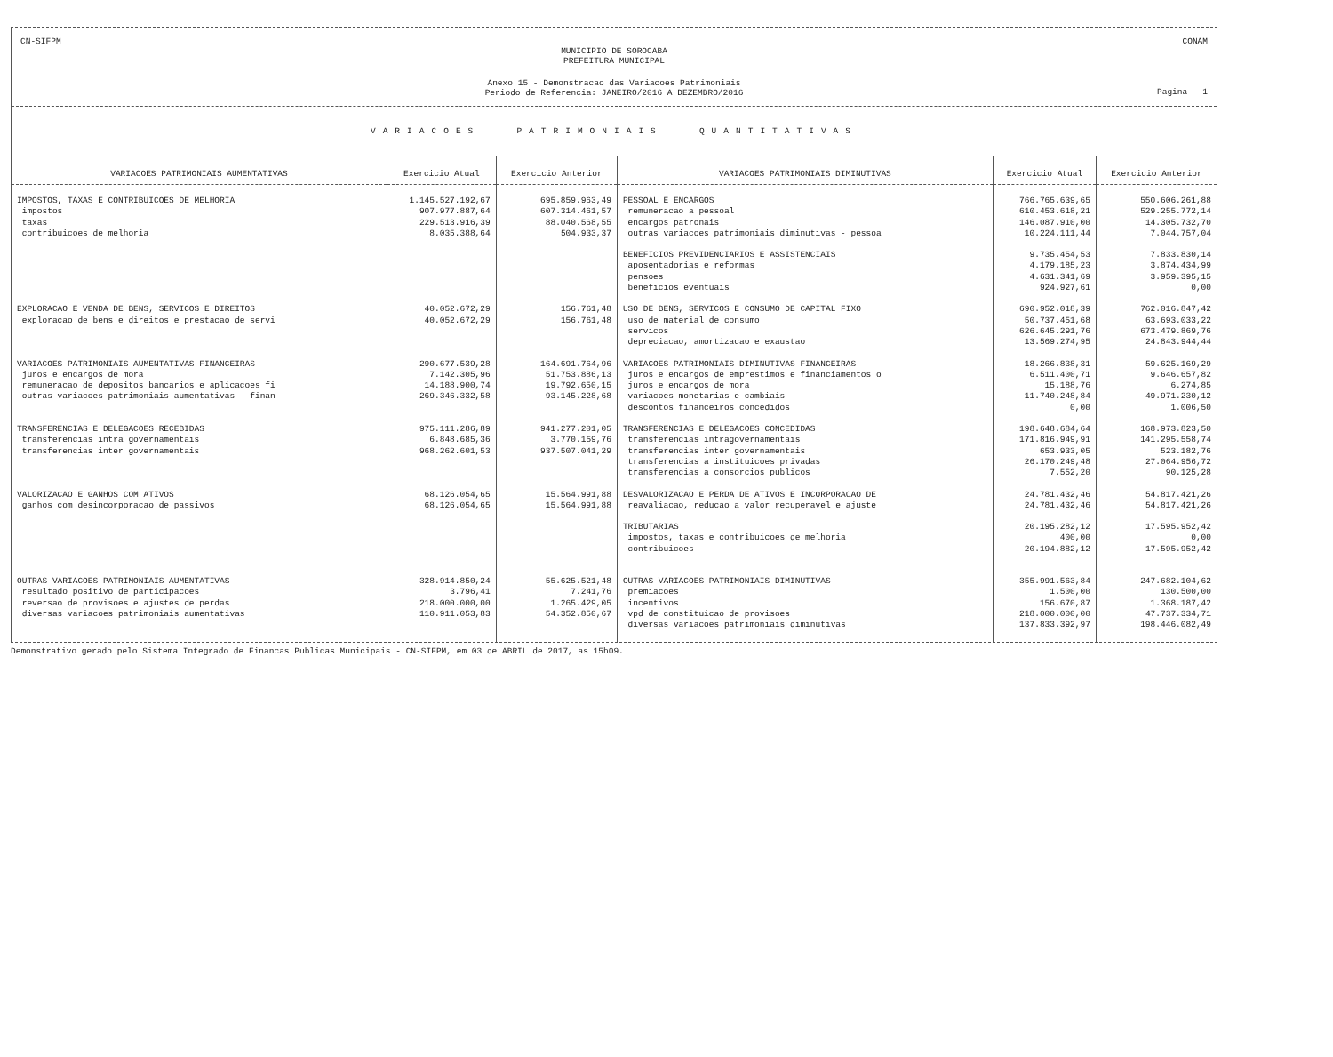CN-SIFPM CONAM
MUNICIPIO DE SOROCABA
PREFEITURA MUNICIPAL
Anexo 15 - Demonstracao das Variacoes Patrimoniais
Periodo de Referencia: JANEIRO/2016 A DEZEMBRO/2016
Pagina 1
VARIACOES PATRIMONIAIS QUANTITATIVAS
| VARIACOES PATRIMONIAIS AUMENTATIVAS | Exercicio Atual | Exercicio Anterior | VARIACOES PATRIMONIAIS DIMINUTIVAS | Exercicio Atual | Exercicio Anterior |
| --- | --- | --- | --- | --- | --- |
| IMPOSTOS, TAXAS E CONTRIBUICOES DE MELHORIA | 1.145.527.192,67 | 695.859.963,49 | PESSOAL E ENCARGOS | 766.765.639,65 | 550.606.261,88 |
| impostos | 907.977.887,64 | 607.314.461,57 | remuneracao a pessoal | 610.453.618,21 | 529.255.772,14 |
| taxas | 229.513.916,39 | 88.040.568,55 | encargos patronais | 146.087.910,00 | 14.305.732,70 |
| contribuicoes de melhoria | 8.035.388,64 | 504.933,37 | outras variacoes patrimoniais diminutivas - pessoa | 10.224.111,44 | 7.044.757,04 |
| | | | BENEFICIOS PREVIDENCIARIOS E ASSISTENCIAIS | 9.735.454,53 | 7.833.830,14 |
| | | | aposentadorias e reformas | 4.179.185,23 | 3.874.434,99 |
| | | | pensoes | 4.631.341,69 | 3.959.395,15 |
| | | | beneficios eventuais | 924.927,61 | 0,00 |
| EXPLORACAO E VENDA DE BENS, SERVICOS E DIREITOS | 40.052.672,29 | 156.761,48 | USO DE BENS, SERVICOS E CONSUMO DE CAPITAL FIXO | 690.952.018,39 | 762.016.847,42 |
| exploracao de bens e direitos e prestacao de servi | 40.052.672,29 | 156.761,48 | uso de material de consumo | 50.737.451,68 | 63.693.033,22 |
| | | | servicos | 626.645.291,76 | 673.479.869,76 |
| | | | depreciacao, amortizacao e exaustao | 13.569.274,95 | 24.843.944,44 |
| VARIACOES PATRIMONIAIS AUMENTATIVAS FINANCEIRAS | 290.677.539,28 | 164.691.764,96 | VARIACOES PATRIMONIAIS DIMINUTIVAS FINANCEIRAS | 18.266.838,31 | 59.625.169,29 |
| juros e encargos de mora | 7.142.305,96 | 51.753.886,13 | juros e encargos de emprestimos e financiamentos o | 6.511.400,71 | 9.646.657,82 |
| remuneracao de depositos bancarios e aplicacoes fi | 14.188.900,74 | 19.792.650,15 | juros e encargos de mora | 15.188,76 | 6.274,85 |
| outras variacoes patrimoniais aumentativas - finan | 269.346.332,58 | 93.145.228,68 | variacoes monetarias e cambiais | 11.740.248,84 | 49.971.230,12 |
| | | | descontos financeiros concedidos | 0,00 | 1.006,50 |
| TRANSFERENCIAS E DELEGACOES RECEBIDAS | 975.111.286,89 | 941.277.201,05 | TRANSFERENCIAS E DELEGACOES CONCEDIDAS | 198.648.684,64 | 168.973.823,50 |
| transferencias intra governamentais | 6.848.685,36 | 3.770.159,76 | transferencias intragovernamentais | 171.816.949,91 | 141.295.558,74 |
| transferencias inter governamentais | 968.262.601,53 | 937.507.041,29 | transferencias inter governamentais | 653.933,05 | 523.182,76 |
| | | | transferencias a instituicoes privadas | 26.170.249,48 | 27.064.956,72 |
| | | | transferencias a consorcios publicos | 7.552,20 | 90.125,28 |
| VALORIZACAO E GANHOS COM ATIVOS | 68.126.054,65 | 15.564.991,88 | DESVALORIZACAO E PERDA DE ATIVOS E INCORPORACAO DE | 24.781.432,46 | 54.817.421,26 |
| ganhos com desincorporacao de passivos | 68.126.054,65 | 15.564.991,88 | reavaliacao, reducao a valor recuperavel e ajuste | 24.781.432,46 | 54.817.421,26 |
| | | | TRIBUTARIAS | 20.195.282,12 | 17.595.952,42 |
| | | | impostos, taxas e contribuicoes de melhoria | 400,00 | 0,00 |
| | | | contribuicoes | 20.194.882,12 | 17.595.952,42 |
| OUTRAS VARIACOES PATRIMONIAIS AUMENTATIVAS | 328.914.850,24 | 55.625.521,48 | OUTRAS VARIACOES PATRIMONIAIS DIMINUTIVAS | 355.991.563,84 | 247.682.104,62 |
| resultado positivo de participacoes | 3.796,41 | 7.241,76 | premiacoes | 1.500,00 | 130.500,00 |
| reversao de provisoes e ajustes de perdas | 218.000.000,00 | 1.265.429,05 | incentivos | 156.670,87 | 1.368.187,42 |
| diversas variacoes patrimoniais aumentativas | 110.911.053,83 | 54.352.850,67 | vpd de constituicao de provisoes | 218.000.000,00 | 47.737.334,71 |
| | | | diversas variacoes patrimoniais diminutivas | 137.833.392,97 | 198.446.082,49 |
Demonstrativo gerado pelo Sistema Integrado de Financas Publicas Municipais - CN-SIFPM, em 03 de ABRIL de 2017, as 15h09.